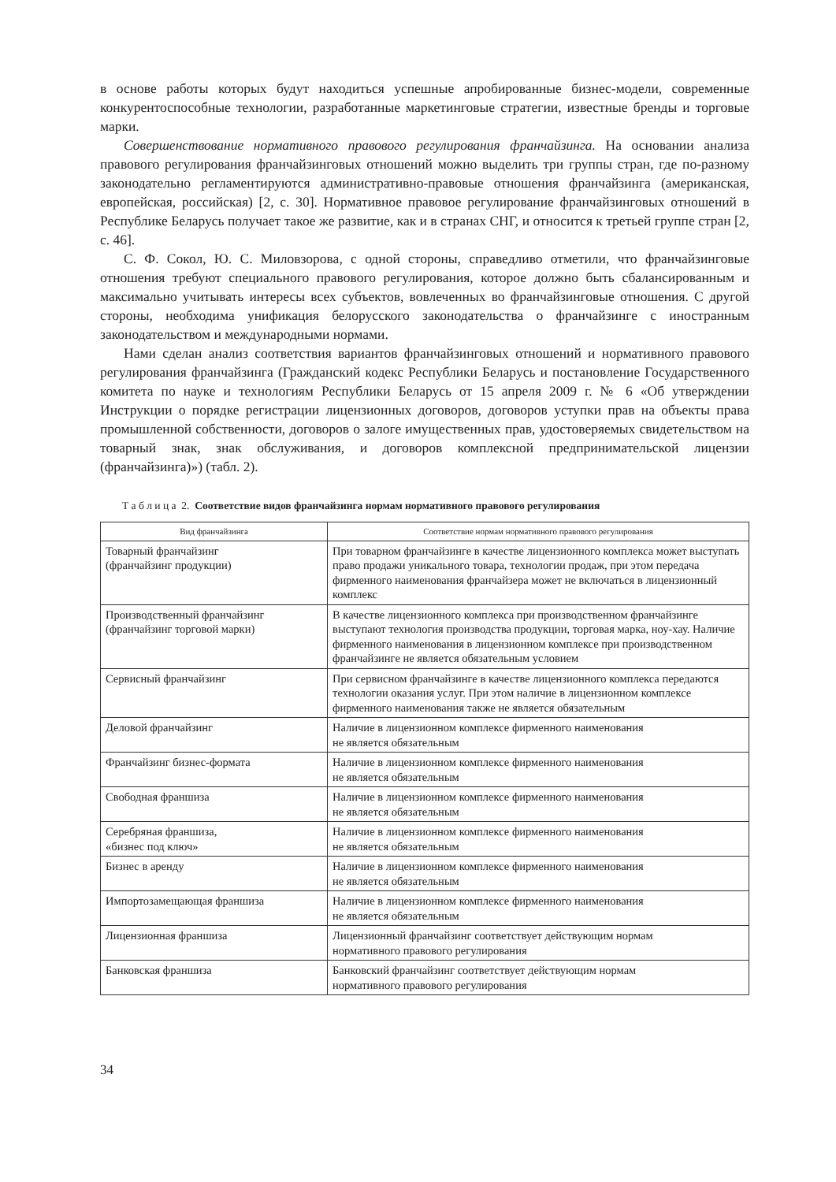в основе работы которых будут находиться успешные апробированные бизнес-модели, современные конкурентоспособные технологии, разработанные маркетинговые стратегии, известные бренды и торговые марки.
Совершенствование нормативного правового регулирования франчайзинга. На основании анализа правового регулирования франчайзинговых отношений можно выделить три группы стран, где по-разному законодательно регламентируются административно-правовые отношения франчайзинга (американская, европейская, российская) [2, с. 30]. Нормативное правовое регулирование франчайзинговых отношений в Республике Беларусь получает такое же развитие, как и в странах СНГ, и относится к третьей группе стран [2, с. 46].
С. Ф. Сокол, Ю. С. Миловзорова, с одной стороны, справедливо отметили, что франчайзинговые отношения требуют специального правового регулирования, которое должно быть сбалансированным и максимально учитывать интересы всех субъектов, вовлеченных во франчайзинговые отношения. С другой стороны, необходима унификация белорусского законодательства о франчайзинге с иностранным законодательством и международными нормами.
Нами сделан анализ соответствия вариантов франчайзинговых отношений и нормативного правового регулирования франчайзинга (Гражданский кодекс Республики Беларусь и постановление Государственного комитета по науке и технологиям Республики Беларусь от 15 апреля 2009 г. № 6 «Об утверждении Инструкции о порядке регистрации лицензионных договоров, договоров уступки прав на объекты права промышленной собственности, договоров о залоге имущественных прав, удостоверяемых свидетельством на товарный знак, знак обслуживания, и договоров комплексной предпринимательской лицензии (франчайзинга)») (табл. 2).
Т а б л и ц а 2. Соответствие видов франчайзинга нормам нормативного правового регулирования
| Вид франчайзинга | Соответствие нормам нормативного правового регулирования |
| --- | --- |
| Товарный франчайзинг (франчайзинг продукции) | При товарном франчайзинге в качестве лицензионного комплекса может выступать право продажи уникального товара, технологии продаж, при этом передача фирменного наименования франчайзера может не включаться в лицензионный комплекс |
| Производственный франчайзинг (франчайзинг торговой марки) | В качестве лицензионного комплекса при производственном франчайзинге выступают технология производства продукции, торговая марка, ноу-хау. Наличие фирменного наименования в лицензионном комплексе при производственном франчайзинге не является обязательным условием |
| Сервисный франчайзинг | При сервисном франчайзинге в качестве лицензионного комплекса передаются технологии оказания услуг. При этом наличие в лицензионном комплексе фирменного наименования также не является обязательным |
| Деловой франчайзинг | Наличие в лицензионном комплексе фирменного наименования не является обязательным |
| Франчайзинг бизнес-формата | Наличие в лицензионном комплексе фирменного наименования не является обязательным |
| Свободная франшиза | Наличие в лицензионном комплексе фирменного наименования не является обязательным |
| Серебряная франшиза, «бизнес под ключ» | Наличие в лицензионном комплексе фирменного наименования не является обязательным |
| Бизнес в аренду | Наличие в лицензионном комплексе фирменного наименования не является обязательным |
| Импортозамещающая франшиза | Наличие в лицензионном комплексе фирменного наименования не является обязательным |
| Лицензионная франшиза | Лицензионный франчайзинг соответствует действующим нормам нормативного правового регулирования |
| Банковская франшиза | Банковский франчайзинг соответствует действующим нормам нормативного правового регулирования |
34